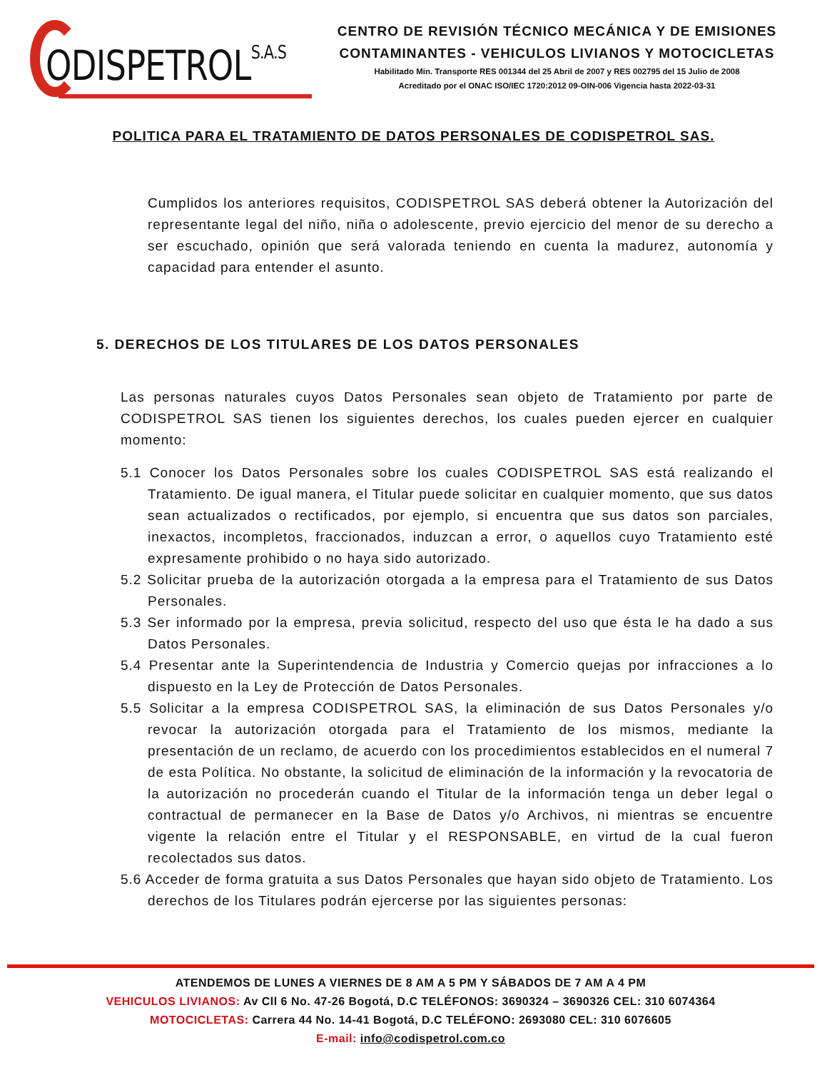ODISPETROLS.A.S
CENTRO DE REVISIÓN TÉCNICO MECÁNICA Y DE EMISIONES
CONTAMINANTES - VEHICULOS LIVIANOS Y MOTOCICLETAS
Habilitado Min. Transporte RES 001344 del 25 Abril de 2007 y RES 002795 del 15 Julio de 2008
Acreditado por el ONAC ISO/IEC 1720:2012 09-OIN-006 Vigencia hasta 2022-03-31
POLITICA PARA EL TRATAMIENTO DE DATOS PERSONALES DE CODISPETROL SAS.
Cumplidos los anteriores requisitos, CODISPETROL SAS deberá obtener la Autorización del representante legal del niño, niña o adolescente, previo ejercicio del menor de su derecho a ser escuchado, opinión que será valorada teniendo en cuenta la madurez, autonomía y capacidad para entender el asunto.
5. DERECHOS DE LOS TITULARES DE LOS DATOS PERSONALES
Las personas naturales cuyos Datos Personales sean objeto de Tratamiento por parte de CODISPETROL SAS tienen los siguientes derechos, los cuales pueden ejercer en cualquier momento:
5.1 Conocer los Datos Personales sobre los cuales CODISPETROL SAS está realizando el Tratamiento. De igual manera, el Titular puede solicitar en cualquier momento, que sus datos sean actualizados o rectificados, por ejemplo, si encuentra que sus datos son parciales, inexactos, incompletos, fraccionados, induzcan a error, o aquellos cuyo Tratamiento esté expresamente prohibido o no haya sido autorizado.
5.2 Solicitar prueba de la autorización otorgada a la empresa para el Tratamiento de sus Datos Personales.
5.3 Ser informado por la empresa, previa solicitud, respecto del uso que ésta le ha dado a sus Datos Personales.
5.4 Presentar ante la Superintendencia de Industria y Comercio quejas por infracciones a lo dispuesto en la Ley de Protección de Datos Personales.
5.5 Solicitar a la empresa CODISPETROL SAS, la eliminación de sus Datos Personales y/o revocar la autorización otorgada para el Tratamiento de los mismos, mediante la presentación de un reclamo, de acuerdo con los procedimientos establecidos en el numeral 7 de esta Política. No obstante, la solicitud de eliminación de la información y la revocatoria de la autorización no procederán cuando el Titular de la información tenga un deber legal o contractual de permanecer en la Base de Datos y/o Archivos, ni mientras se encuentre vigente la relación entre el Titular y el RESPONSABLE, en virtud de la cual fueron recolectados sus datos.
5.6 Acceder de forma gratuita a sus Datos Personales que hayan sido objeto de Tratamiento. Los derechos de los Titulares podrán ejercerse por las siguientes personas:
ATENDEMOS DE LUNES A VIERNES DE 8 AM A 5 PM Y SÁBADOS DE 7 AM A 4 PM
VEHICULOS LIVIANOS: Av Cll 6 No. 47-26 Bogotá, D.C TELÉFONOS: 3690324 – 3690326 CEL: 310 6074364
MOTOCICLETAS: Carrera 44 No. 14-41 Bogotá, D.C TELÉFONO: 2693080 CEL: 310 6076605
E-mail: info@codispetrol.com.co